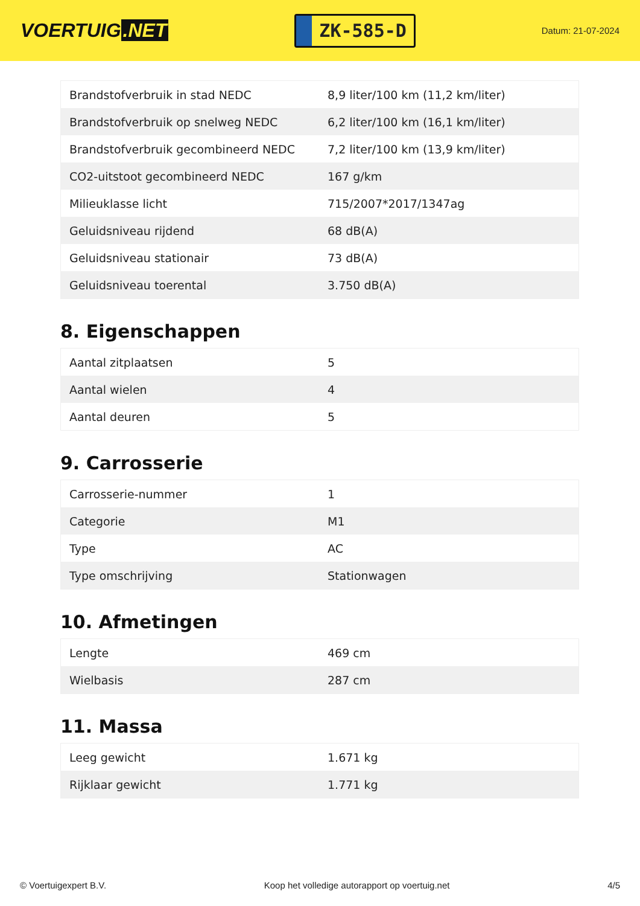VOERTUIG.NET
ZK-585-D
Datum: 21-07-2024
| Brandstofverbruik in stad NEDC | 8,9 liter/100 km (11,2 km/liter) |
| Brandstofverbruik op snelweg NEDC | 6,2 liter/100 km (16,1 km/liter) |
| Brandstofverbruik gecombineerd NEDC | 7,2 liter/100 km (13,9 km/liter) |
| CO2-uitstoot gecombineerd NEDC | 167 g/km |
| Milieuklasse licht | 715/2007*2017/1347ag |
| Geluidsniveau rijdend | 68 dB(A) |
| Geluidsniveau stationair | 73 dB(A) |
| Geluidsniveau toerental | 3.750 dB(A) |
8. Eigenschappen
| Aantal zitplaatsen | 5 |
| Aantal wielen | 4 |
| Aantal deuren | 5 |
9. Carrosserie
| Carrosserie-nummer | 1 |
| Categorie | M1 |
| Type | AC |
| Type omschrijving | Stationwagen |
10. Afmetingen
| Lengte | 469 cm |
| Wielbasis | 287 cm |
11. Massa
| Leeg gewicht | 1.671 kg |
| Rijklaar gewicht | 1.771 kg |
© Voertuigexpert B.V. Koop het volledige autorapport op voertuig.net 4/5